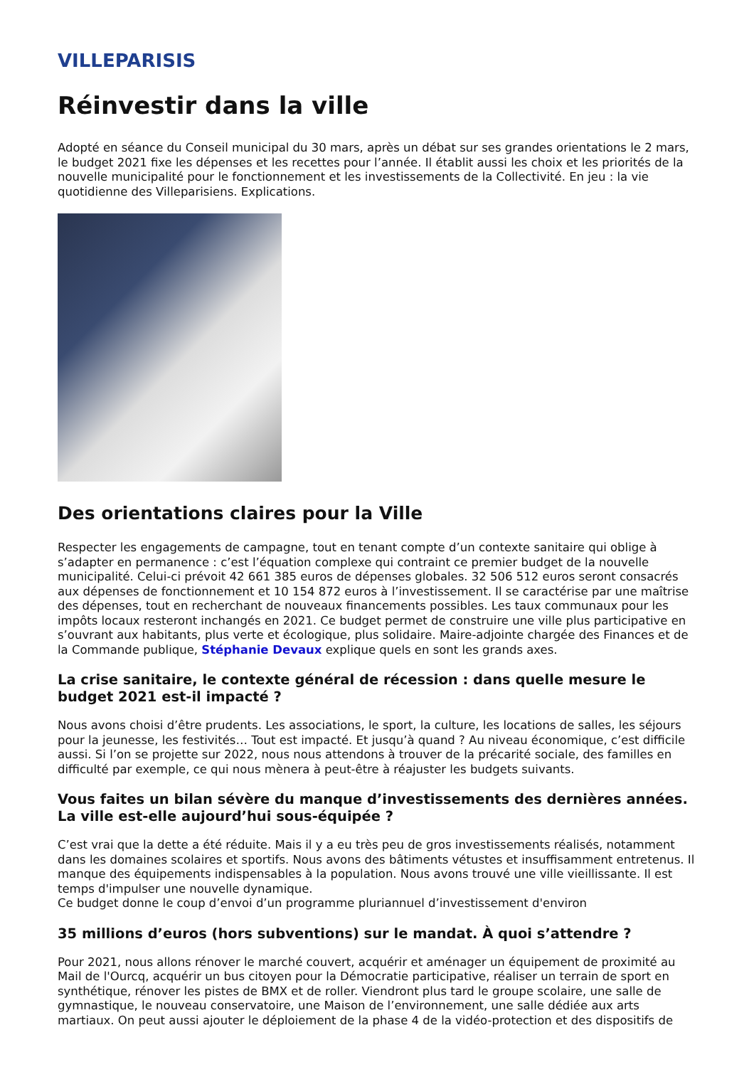VILLEPARISIS
Réinvestir dans la ville
Adopté en séance du Conseil municipal du 30 mars, après un débat sur ses grandes orientations le 2 mars, le budget 2021 fixe les dépenses et les recettes pour l’année. Il établit aussi les choix et les priorités de la nouvelle municipalité pour le fonctionnement et les investissements de la Collectivité. En jeu : la vie quotidienne des Villeparisiens. Explications.
Des orientations claires pour la Ville
Respecter les engagements de campagne, tout en tenant compte d’un contexte sanitaire qui oblige à s’adapter en permanence : c’est l’équation complexe qui contraint ce premier budget de la nouvelle municipalité. Celui-ci prévoit 42 661 385 euros de dépenses globales. 32 506 512 euros seront consacrés aux dépenses de fonctionnement et 10 154 872 euros à l’investissement. Il se caractérise par une maîtrise des dépenses, tout en recherchant de nouveaux financements possibles. Les taux communaux pour les impôts locaux resteront inchangés en 2021. Ce budget permet de construire une ville plus participative en s’ouvrant aux habitants, plus verte et écologique, plus solidaire. Maire-adjointe chargée des Finances et de la Commande publique, Stéphanie Devaux explique quels en sont les grands axes.
La crise sanitaire, le contexte général de récession : dans quelle mesure le budget 2021 est-il impacté ?
Nous avons choisi d’être prudents. Les associations, le sport, la culture, les locations de salles, les séjours pour la jeunesse, les festivités… Tout est impacté. Et jusqu’à quand ? Au niveau économique, c’est difficile aussi. Si l’on se projette sur 2022, nous nous attendons à trouver de la précarité sociale, des familles en difficulté par exemple, ce qui nous mènera à peut-être à réajuster les budgets suivants.
Vous faites un bilan sévère du manque d’investissements des dernières années. La ville est-elle aujourd’hui sous-équipée ?
C’est vrai que la dette a été réduite. Mais il y a eu très peu de gros investissements réalisés, notamment dans les domaines scolaires et sportifs. Nous avons des bâtiments vétustes et insuffisamment entretenus. Il manque des équipements indispensables à la population. Nous avons trouvé une ville vieillissante. Il est temps d'impulser une nouvelle dynamique.
Ce budget donne le coup d’envoi d’un programme pluriannuel d’investissement d'environ
35 millions d’euros (hors subventions) sur le mandat. À quoi s’attendre ?
Pour 2021, nous allons rénover le marché couvert, acquérir et aménager un équipement de proximité au Mail de l'Ourcq, acquérir un bus citoyen pour la Démocratie participative, réaliser un terrain de sport en synthétique, rénover les pistes de BMX et de roller. Viendront plus tard le groupe scolaire, une salle de gymnastique, le nouveau conservatoire, une Maison de l’environnement, une salle dédiée aux arts martiaux. On peut aussi ajouter le déploiement de la phase 4 de la vidéo-protection et des dispositifs de